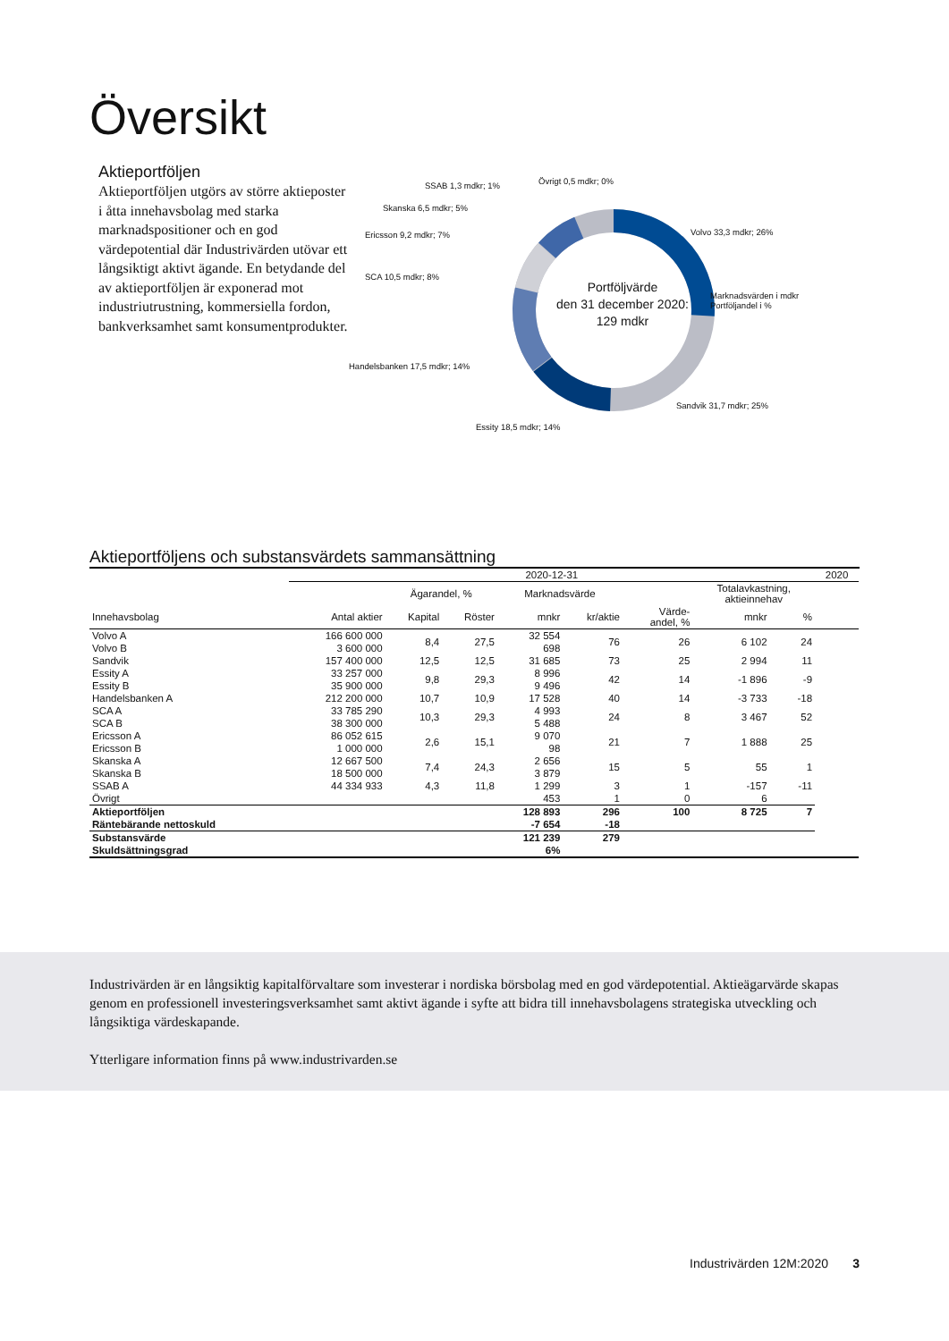Översikt
Aktieportföljen
Aktieportföljen utgörs av större aktieposter i åtta innehavsbolag med starka marknadspositioner och en god värdepotential där Industrivärden utövar ett långsiktigt aktivt ägande. En betydande del av aktieportföljen är exponerad mot industriutrustning, kommersiella fordon, bankverksamhet samt konsumentprodukter.
Portföljvärde
den 31 december 2020:
129 mdkr
SSAB 1,3 mdkr; 1% Övrigt 0,5 mdkr; 0%
Skanska 6,5 mdkr; 5%
Ericsson 9,2 mdkr; 7%
SCA 10,5 mdkr; 8%
Handelsbanken 17,5 mdkr; 14%
Essity 18,5 mdkr; 14%
Volvo 33,3 mdkr; 26%
Marknadsvärden i mdkr
Portföljandel i %
Sandvik 31,7 mdkr; 25%
Aktieportföljens och substansvärdets sammansättning
| | 2020-12-31 | | | | | | | | 2020 |
| --- | --- | --- | --- | --- | --- | --- | --- | --- | --- |
| | | Ägarandel, % | | Marknadsvärde | | | Totalavkastning, aktieinnehav | | |
| Innehavsbolag | Antal aktier | Kapital | Röster | mnkr | kr/aktie | Värde- andel, % | mnkr | % | |
| Volvo A | 166 600 000 | 8,4 | 27,5 | 32 554 | 76 | 26 | 6 102 | 24 | |
| Volvo B | 3 600 000 | | | 698 | | | | | |
| Sandvik | 157 400 000 | 12,5 | 12,5 | 31 685 | 73 | 25 | 2 994 | 11 | |
| Essity A | 33 257 000 | 9,8 | 29,3 | 8 996 | 42 | 14 | -1 896 | -9 | |
| Essity B | 35 900 000 | | | 9 496 | | | | | |
| Handelsbanken A | 212 200 000 | 10,7 | 10,9 | 17 528 | 40 | 14 | -3 733 | -18 | |
| SCA A | 33 785 290 | 10,3 | 29,3 | 4 993 | 24 | 8 | 3 467 | 52 | |
| SCA B | 38 300 000 | | | 5 488 | | | | | |
| Ericsson A | 86 052 615 | 2,6 | 15,1 | 9 070 | 21 | 7 | 1 888 | 25 | |
| Ericsson B | 1 000 000 | | | 98 | | | | | |
| Skanska A | 12 667 500 | 7,4 | 24,3 | 2 656 | 15 | 5 | 55 | 1 | |
| Skanska B | 18 500 000 | | | 3 879 | | | | | |
| SSAB A | 44 334 933 | 4,3 | 11,8 | 1 299 | 3 | 1 | -157 | -11 | |
| Övrigt | | | | 453 | 1 | 0 | 6 | | |
| Aktieportföljen | | | | 128 893 | 296 | 100 | 8 725 | 7 | |
| Räntebärande nettoskuld | | | | -7 654 | -18 | | | | |
| Substansvärde | | | | 121 239 | 279 | | | | |
| Skuldsättningsgrad | | | | 6% | | | | | |
Industrivärden är en långsiktig kapitalförvaltare som investerar i nordiska börsbolag med en god värdepotential. Aktieägarvärde skapas genom en professionell investeringsverksamhet samt aktivt ägande i syfte att bidra till innehavsbolagens strategiska utveckling och långsiktiga värdeskapande.
Ytterligare information finns på www.industrivarden.se
Industrivärden 12M:2020 3